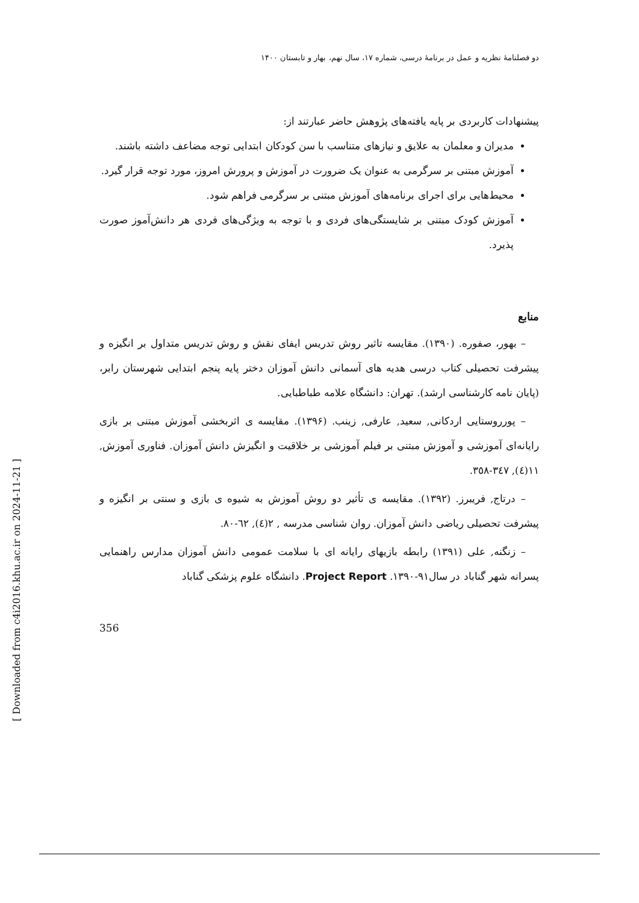[ Downloaded from c4i2016.khu.ac.ir on 2024-11-21 ]
دو فصلنامۀ نظریه و عمل در برنامۀ درسی، شماره ۱۷، سال نهم، بهار و تابستان ۱۴۰۰
پیشنهادات کاربردی بر پایه یافته‌های پژوهش حاضر عبارتند از:
مدیران و معلمان به علایق و نیازهای متناسب با سن کودکان ابتدایی توجه مضاعف داشته باشند.
آموزش مبتنی بر سرگرمی به عنوان یک ضرورت در آموزش و پرورش امروز، مورد توجه قرار گیرد.
محیط‌هایی برای اجرای برنامه‌های آموزش مبتنی بر سرگرمی فراهم شود.
آموزش کودک مبتنی بر شایستگی‌های فردی و با توجه به ویژگی‌های فردی هر دانش‌آموز صورت پذیرد.
منابع
– بهور، صفوره. (۱۳۹۰). مقایسه تاثیر روش تدریس ایفای نقش و روش تدریس متداول بر انگیزه و پیشرفت تحصیلی کتاب درسی هدیه های آسمانی دانش آموزان دختر پایه پنجم ابتدایی شهرستان رابر،(پایان نامه کارشناسی ارشد). تهران: دانشگاه علامه طباطبایی.
– پورروستایی اردکانی, سعید, عارفی, زینب. (۱۳۹۶). مقایسه ی اثربخشی آموزش مبتنی بر بازی رایانه‌ای آموزشی و آموزش مبتنی بر فیلم آموزشی بر خلاقیت و انگیزش دانش آموزان. فناوری آموزش, ۱۱(٤), ۳٤۷-۳٥۸.
– درتاج, فریبرز. (۱۳۹۲). مقایسه ی تأثیر دو روش آموزش به شیوه ی بازی و سنتی بر انگیزه و پیشرفت تحصیلی ریاضی دانش آموزان. روان شناسی مدرسه , ۲(٤), ٦۲-۸۰.
– زنگنه, علی (۱۳۹۱) رابطه بازیهای رایانه ای با سلامت عمومی دانش آموزان مدارس راهنمایی پسرانه شهر گناباد در سال۹۱-۱۳۹۰. Project Report. دانشگاه علوم پزشکی گناباد
356